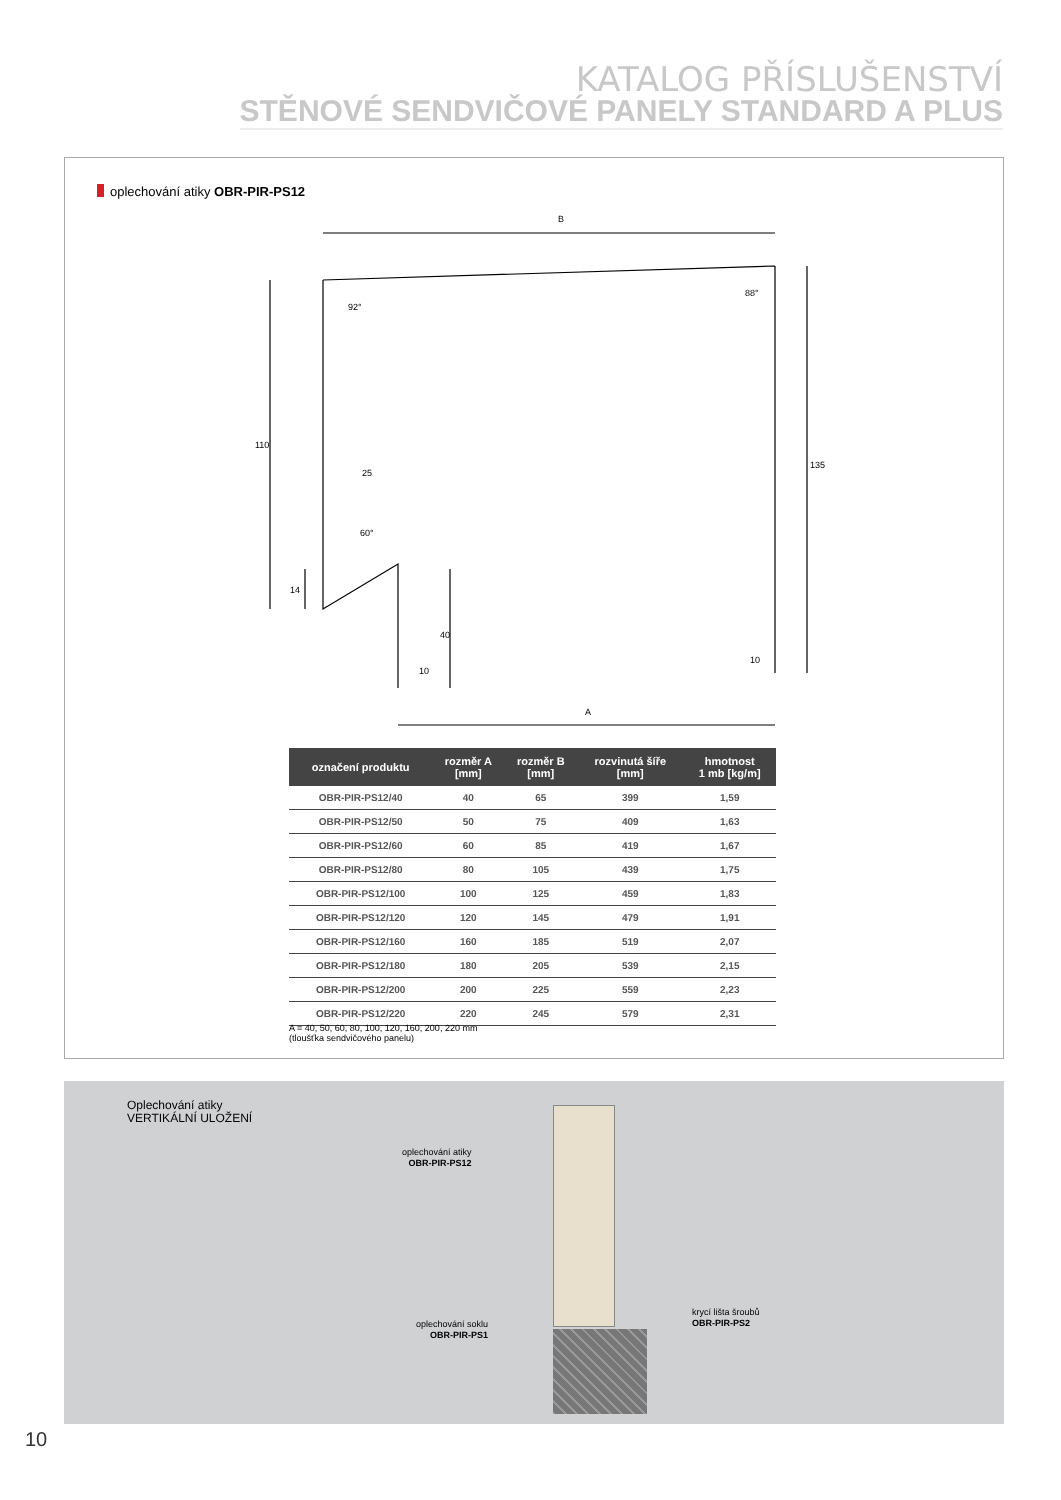KATALOG PŘÍSLUŠENSTVÍ
STĚNOVÉ SENDVIČOVÉ PANELY STANDARD A PLUS
oplechování atiky OBR-PIR-PS12
B
A
25
110
135
14
40
10
10
92°
88°
60°
| označení produktu | rozměr A [mm] | rozměr B [mm] | rozvinutá šíře [mm] | hmotnost 1 mb [kg/m] |
| --- | --- | --- | --- | --- |
| OBR-PIR-PS12/40 | 40 | 65 | 399 | 1,59 |
| OBR-PIR-PS12/50 | 50 | 75 | 409 | 1,63 |
| OBR-PIR-PS12/60 | 60 | 85 | 419 | 1,67 |
| OBR-PIR-PS12/80 | 80 | 105 | 439 | 1,75 |
| OBR-PIR-PS12/100 | 100 | 125 | 459 | 1,83 |
| OBR-PIR-PS12/120 | 120 | 145 | 479 | 1,91 |
| OBR-PIR-PS12/160 | 160 | 185 | 519 | 2,07 |
| OBR-PIR-PS12/180 | 180 | 205 | 539 | 2,15 |
| OBR-PIR-PS12/200 | 200 | 225 | 559 | 2,23 |
| OBR-PIR-PS12/220 | 220 | 245 | 579 | 2,31 |
A = 40, 50, 60, 80, 100, 120, 160, 200, 220 mm
(tloušťka sendvičového panelu)
Oplechování atiky
VERTIKÁLNÍ ULOŽENÍ
oplechování atiky
OBR-PIR-PS12
oplechování soklu
OBR-PIR-PS1
krycí lišta šroubů
OBR-PIR-PS2
10